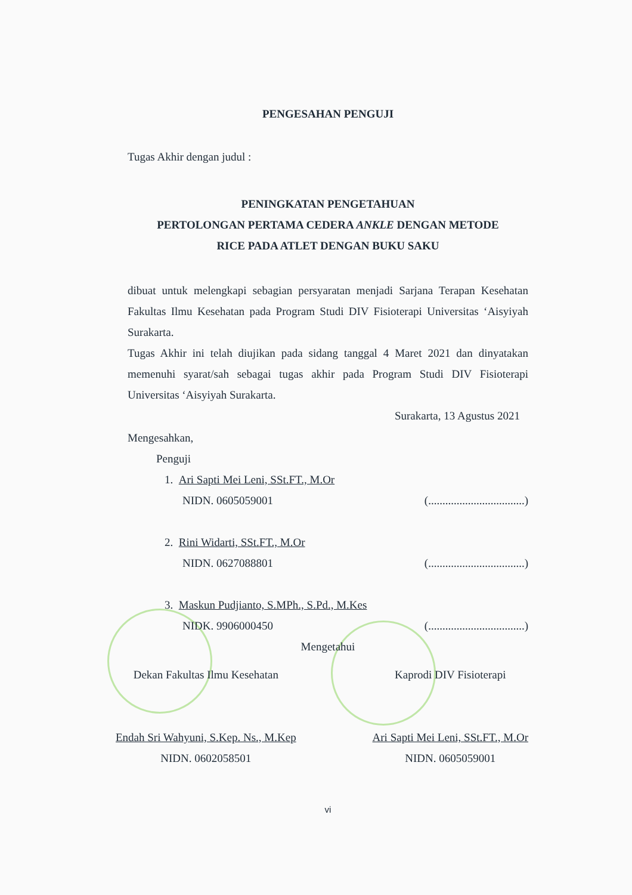PENGESAHAN PENGUJI
Tugas Akhir dengan judul :
PENINGKATAN PENGETAHUAN
PERTOLONGAN PERTAMA CEDERA ANKLE DENGAN METODE
RICE PADA ATLET DENGAN BUKU SAKU
dibuat untuk melengkapi sebagian persyaratan menjadi Sarjana Terapan Kesehatan Fakultas Ilmu Kesehatan pada Program Studi DIV Fisioterapi Universitas ‘Aisyiyah Surakarta.
Tugas Akhir ini telah diujikan pada sidang tanggal 4 Maret 2021 dan dinyatakan memenuhi syarat/sah sebagai tugas akhir pada Program Studi DIV Fisioterapi Universitas ‘Aisyiyah Surakarta.
Surakarta, 13 Agustus 2021
Mengesahkan,
Penguji
1. Ari Sapti Mei Leni, SSt.FT., M.Or
NIDN. 0605059001 (..................................)
2. Rini Widarti, SSt.FT., M.Or
NIDN. 0627088801 (..................................)
3. Maskun Pudjianto, S.MPh., S.Pd., M.Kes
NIDK. 9906000450 (..................................)
Mengetahui
Dekan Fakultas Ilmu Kesehatan
Endah Sri Wahyuni, S.Kep. Ns., M.Kep
NIDN. 0602058501
Kaprodi DIV Fisioterapi
Ari Sapti Mei Leni, SSt.FT., M.Or
NIDN. 0605059001
vi